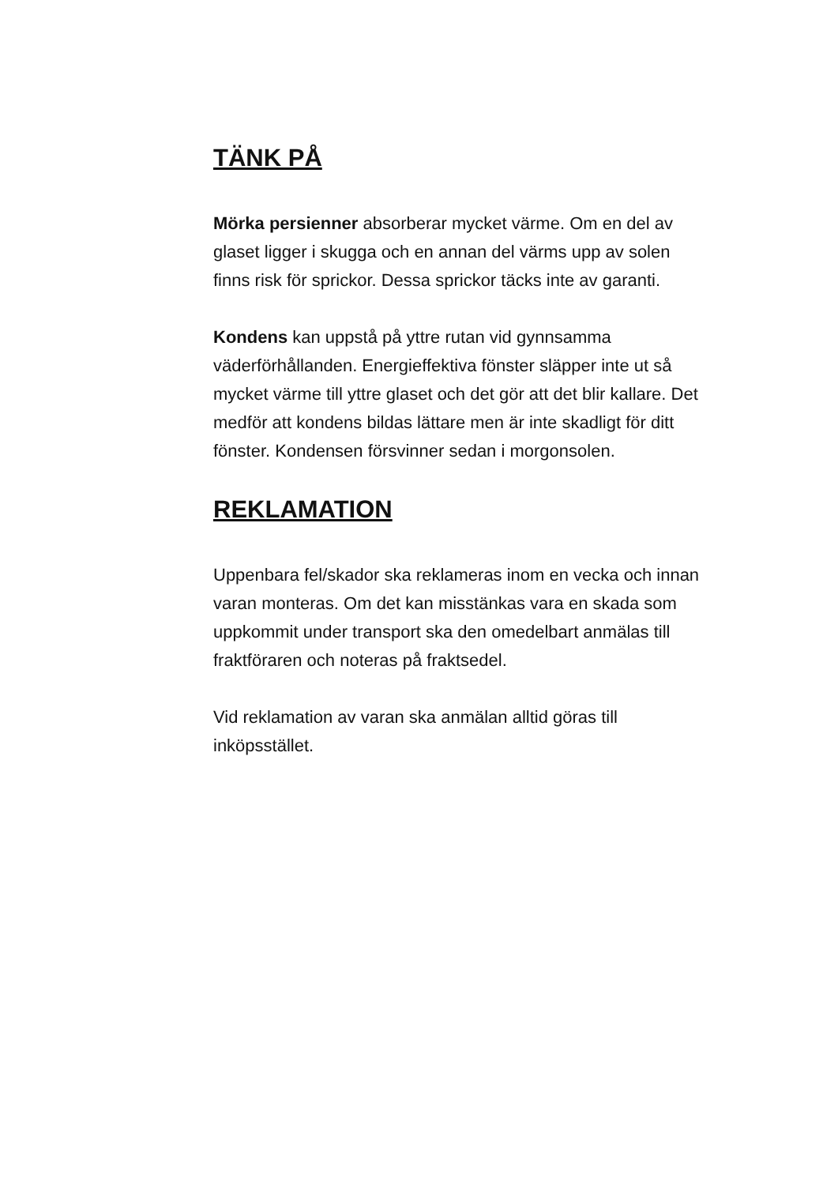TÄNK PÅ
Mörka persienner absorberar mycket värme. Om en del av glaset ligger i skugga och en annan del värms upp av solen finns risk för sprickor. Dessa sprickor täcks inte av garanti.
Kondens kan uppstå på yttre rutan vid gynnsamma väderförhållanden. Energieffektiva fönster släpper inte ut så mycket värme till yttre glaset och det gör att det blir kallare. Det medför att kondens bildas lättare men är inte skadligt för ditt fönster. Kondensen försvinner sedan i morgonsolen.
REKLAMATION
Uppenbara fel/skador ska reklameras inom en vecka och innan varan monteras. Om det kan misstänkas vara en skada som uppkommit under transport ska den omedelbart anmälas till fraktföraren och noteras på fraktsedel.
Vid reklamation av varan ska anmälan alltid göras till inköpsstället.